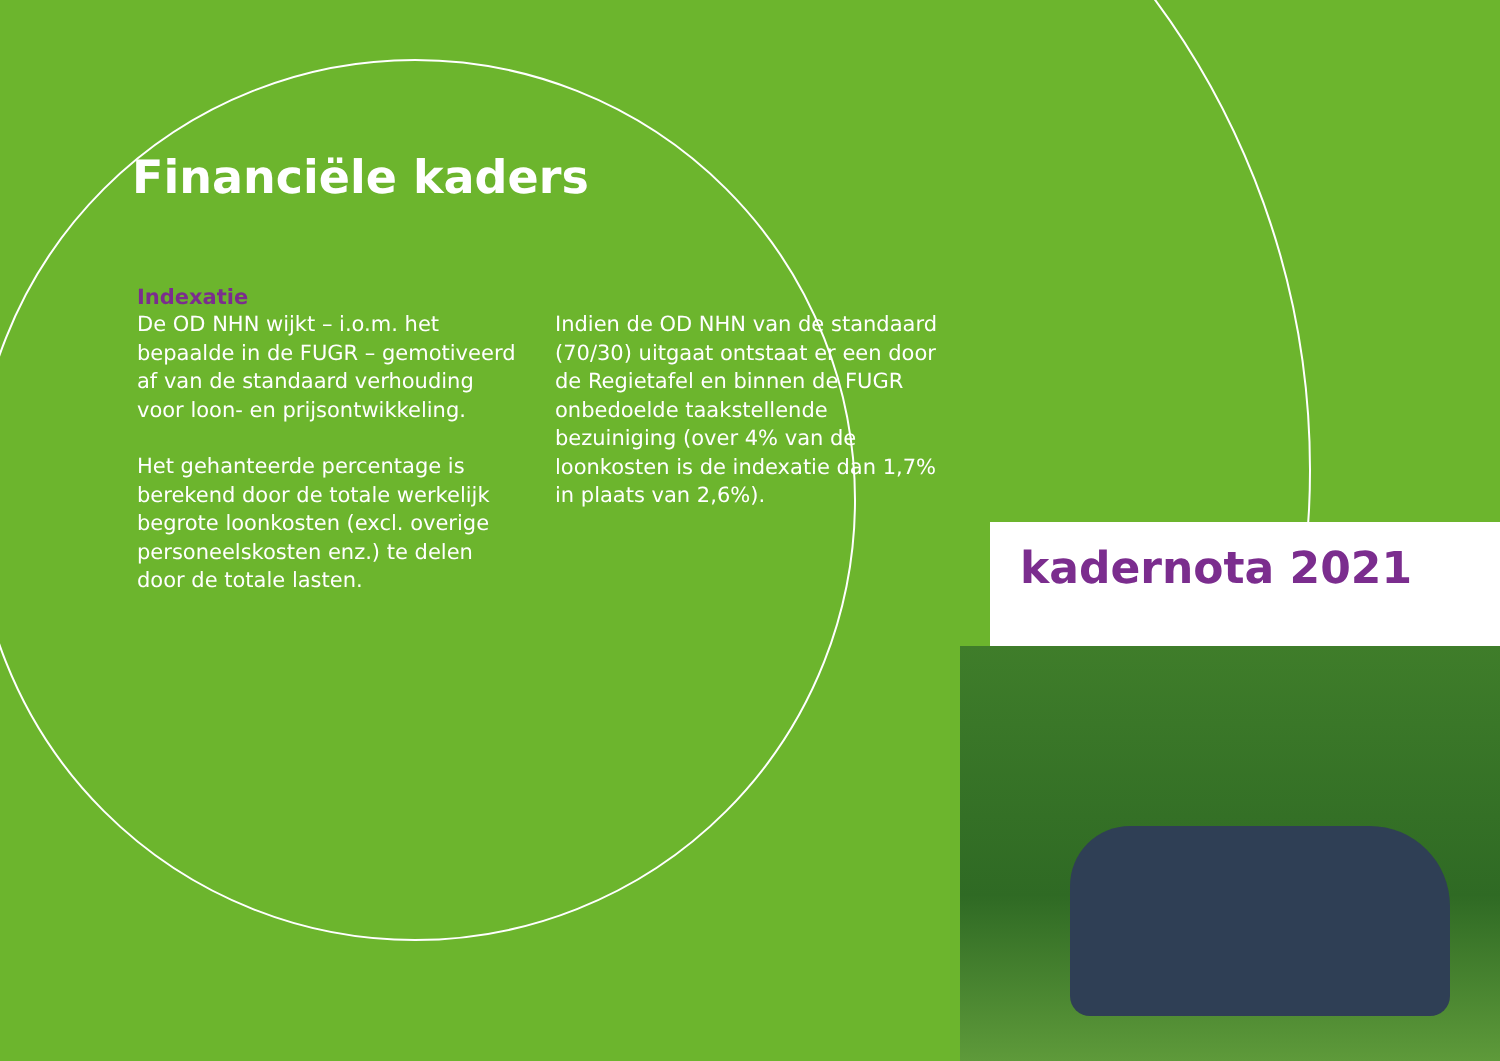Financiële kaders
Indexatie
De OD NHN wijkt – i.o.m. het bepaalde in de FUGR – gemotiveerd af van de standaard verhouding voor loon- en prijsontwikkeling.
Het gehanteerde percentage is berekend door de totale werkelijk begrote loonkosten (excl. overige personeelskosten enz.) te delen door de totale lasten.
Indien de OD NHN van de standaard (70/30) uitgaat ontstaat er een door de Regietafel en binnen de FUGR onbedoelde taakstellende bezuiniging (over 4% van de loonkosten is de indexatie dan 1,7% in plaats van 2,6%).
kadernota 2021